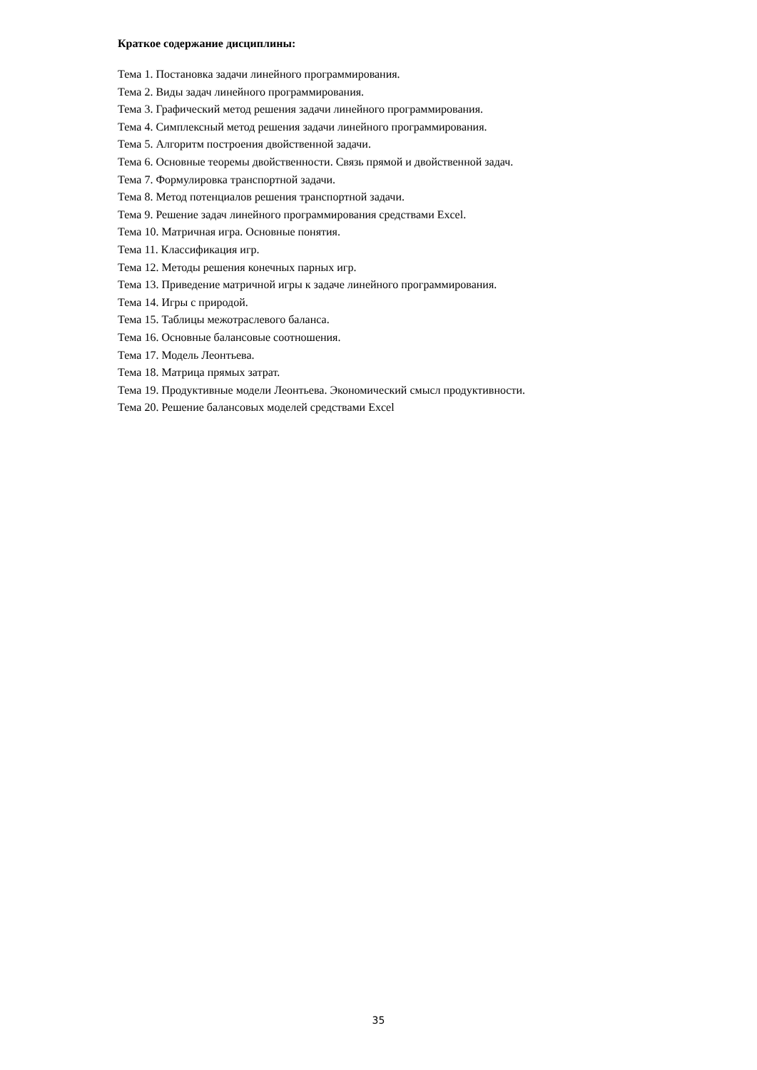Краткое содержание дисциплины:
Тема 1. Постановка задачи линейного программирования.
Тема 2. Виды задач линейного программирования.
Тема 3. Графический метод решения задачи линейного программирования.
Тема 4. Симплексный метод решения задачи линейного программирования.
Тема 5. Алгоритм построения двойственной задачи.
Тема 6. Основные теоремы двойственности. Связь прямой и двойственной задач.
Тема 7. Формулировка транспортной задачи.
Тема 8. Метод потенциалов решения транспортной задачи.
Тема 9. Решение задач линейного программирования средствами Excel.
Тема 10. Матричная игра. Основные понятия.
Тема 11. Классификация игр.
Тема 12. Методы решения конечных парных игр.
Тема 13. Приведение матричной игры к задаче линейного программирования.
Тема 14. Игры с природой.
Тема 15. Таблицы межотраслевого баланса.
Тема 16. Основные балансовые соотношения.
Тема 17. Модель Леонтьева.
Тема 18. Матрица прямых затрат.
Тема 19. Продуктивные модели Леонтьева. Экономический смысл продуктивности.
Тема 20. Решение балансовых моделей средствами Excel
35